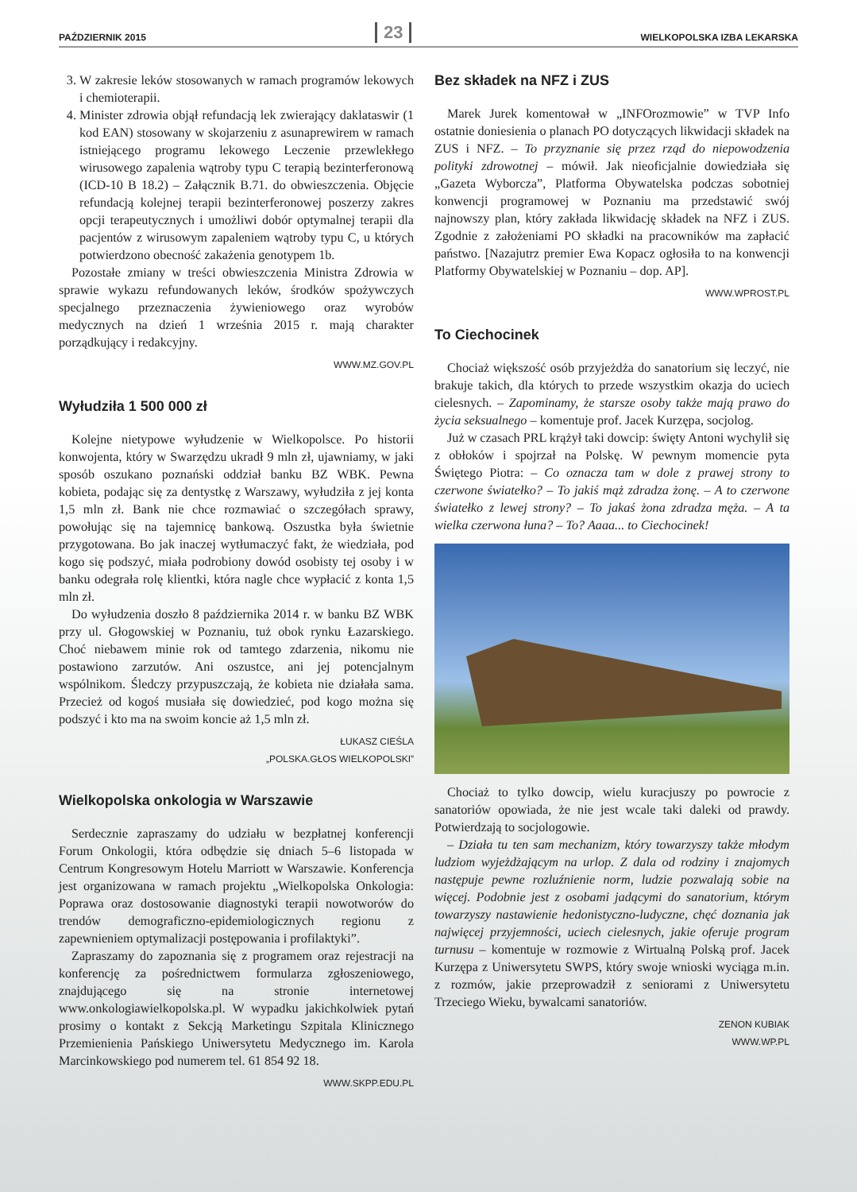PAŹDZIERNIK 2015 23 WIELKOPOLSKA IZBA LEKARSKA
3. W zakresie leków stosowanych w ramach programów lekowych i chemioterapii.
4. Minister zdrowia objął refundacją lek zwierający daklataswir (1 kod EAN) stosowany w skojarzeniu z asunaprewirem w ramach istniejącego programu lekowego Leczenie przewlekłego wirusowego zapalenia wątroby typu C terapią bezinterferonową (ICD-10 B 18.2) – Załącznik B.71. do obwieszczenia. Objęcie refundacją kolejnej terapii bezinterferonowej poszerzy zakres opcji terapeutycznych i umożliwi dobór optymalnej terapii dla pacjentów z wirusowym zapaleniem wątroby typu C, u których potwierdzono obecność zakażenia genotypem 1b.
Pozostałe zmiany w treści obwieszczenia Ministra Zdrowia w sprawie wykazu refundowanych leków, środków spożywczych specjalnego przeznaczenia żywieniowego oraz wyrobów medycznych na dzień 1 września 2015 r. mają charakter porządkujący i redakcyjny.
WWW.MZ.GOV.PL
Wyłudziła 1 500 000 zł
Kolejne nietypowe wyłudzenie w Wielkopolsce. Po historii konwojenta, który w Swarzędzu ukradł 9 mln zł, ujawniamy, w jaki sposób oszukano poznański oddział banku BZ WBK. Pewna kobieta, podając się za dentystkę z Warszawy, wyłudziła z jej konta 1,5 mln zł. Bank nie chce rozmawiać o szczegółach sprawy, powołując się na tajemnicę bankową. Oszustka była świetnie przygotowana. Bo jak inaczej wytłumaczyć fakt, że wiedziała, pod kogo się podszyć, miała podrobiony dowód osobisty tej osoby i w banku odegrała rolę klientki, która nagle chce wypłacić z konta 1,5 mln zł.
Do wyłudzenia doszło 8 października 2014 r. w banku BZ WBK przy ul. Głogowskiej w Poznaniu, tuż obok rynku Łazarskiego. Choć niebawem minie rok od tamtego zdarzenia, nikomu nie postawiono zarzutów. Ani oszustce, ani jej potencjalnym wspólnikom. Śledczy przypuszczają, że kobieta nie działała sama. Przecież od kogoś musiała się dowiedzieć, pod kogo można się podszyć i kto ma na swoim koncie aż 1,5 mln zł.
ŁUKASZ CIEŚLA
„POLSKA.GŁOS WIELKOPOLSKI”
Wielkopolska onkologia w Warszawie
Serdecznie zapraszamy do udziału w bezpłatnej konferencji Forum Onkologii, która odbędzie się dniach 5–6 listopada w Centrum Kongresowym Hotelu Marriott w Warszawie. Konferencja jest organizowana w ramach projektu „Wielkopolska Onkologia: Poprawa oraz dostosowanie diagnostyki terapii nowotworów do trendów demograficzno-epidemiologicznych regionu z zapewnieniem optymalizacji postępowania i profilaktyki”.
Zapraszamy do zapoznania się z programem oraz rejestracji na konferencję za pośrednictwem formularza zgłoszeniowego, znajdującego się na stronie internetowej www.onkologiawielkopolska.pl. W wypadku jakichkolwiek pytań prosimy o kontakt z Sekcją Marketingu Szpitala Klinicznego Przemienienia Pańskiego Uniwersytetu Medycznego im. Karola Marcinkowskiego pod numerem tel. 61 854 92 18.
WWW.SKPP.EDU.PL
Bez składek na NFZ i ZUS
Marek Jurek komentował w „INFOrozmowie” w TVP Info ostatnie doniesienia o planach PO dotyczących likwidacji składek na ZUS i NFZ. – To przyznanie się przez rząd do niepowodzenia polityki zdrowotnej – mówił. Jak nieoficjalnie dowiedziała się „Gazeta Wyborcza”, Platforma Obywatelska podczas sobotniej konwencji programowej w Poznaniu ma przedstawić swój najnowszy plan, który zakłada likwidację składek na NFZ i ZUS. Zgodnie z założeniami PO składki na pracowników ma zapłacić państwo. [Nazajutrz premier Ewa Kopacz ogłosiła to na konwencji Platformy Obywatelskiej w Poznaniu – dop. AP].
WWW.WPROST.PL
To Ciechocinek
Chociaż większość osób przyjeżdża do sanatorium się leczyć, nie brakuje takich, dla których to przede wszystkim okazja do uciech cielesnych. – Zapominamy, że starsze osoby także mają prawo do życia seksualnego – komentuje prof. Jacek Kurzępa, socjolog.
Już w czasach PRL krążył taki dowcip: święty Antoni wychylił się z obłoków i spojrzał na Polskę. W pewnym momencie pyta Świętego Piotra: – Co oznacza tam w dole z prawej strony to czerwone światełko? – To jakiś mąż zdradza żonę. – A to czerwone światełko z lewej strony? – To jakaś żona zdradza męża. – A ta wielka czerwona łuna? – To? Aaaa... to Ciechocinek!
Chociaż to tylko dowcip, wielu kuracjuszy po powrocie z sanatoriów opowiada, że nie jest wcale taki daleki od prawdy. Potwierdzają to socjologowie.
– Działa tu ten sam mechanizm, który towarzyszy także młodym ludziom wyjeżdżającym na urlop. Z dala od rodziny i znajomych następuje pewne rozluźnienie norm, ludzie pozwalają sobie na więcej. Podobnie jest z osobami jadącymi do sanatorium, którym towarzyszy nastawienie hedonistyczno-ludyczne, chęć doznania jak najwięcej przyjemności, uciech cielesnych, jakie oferuje program turnusu – komentuje w rozmowie z Wirtualną Polską prof. Jacek Kurzępa z Uniwersytetu SWPS, który swoje wnioski wyciąga m.in. z rozmów, jakie przeprowadził z seniorami z Uniwersytetu Trzeciego Wieku, bywalcami sanatoriów.
ZENON KUBIAK
WWW.WP.PL